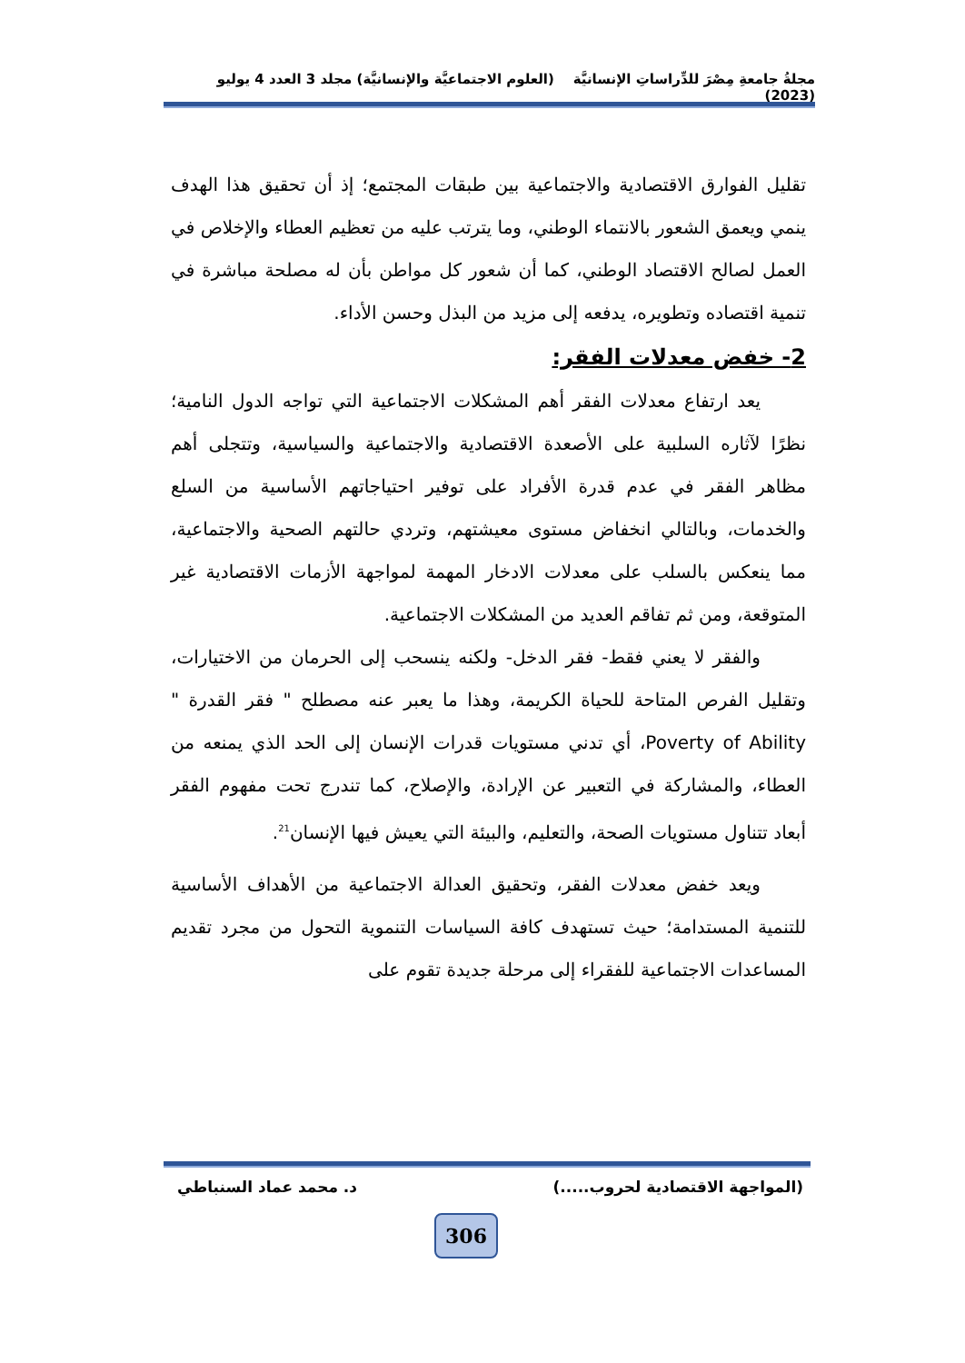مجلةُ جامعةِ مِصْرَ للدِّراساتِ الإنسانيَّة (العلوم الاجتماعيَّة والإنسانيَّة) مجلد 3 العدد 4 يوليو (2023)
تقليل الفوارق الاقتصادية والاجتماعية بين طبقات المجتمع؛ إذ أن تحقيق هذا الهدف ينمي ويعمق الشعور بالانتماء الوطني، وما يترتب عليه من تعظيم العطاء والإخلاص في العمل لصالح الاقتصاد الوطني، كما أن شعور كل مواطن بأن له مصلحة مباشرة في تنمية اقتصاده وتطويره، يدفعه إلى مزيد من البذل وحسن الأداء.
2- خفض معدلات الفقر:
يعد ارتفاع معدلات الفقر أهم المشكلات الاجتماعية التي تواجه الدول النامية؛ نظرًا لآثاره السلبية على الأصعدة الاقتصادية والاجتماعية والسياسية، وتتجلى أهم مظاهر الفقر في عدم قدرة الأفراد على توفير احتياجاتهم الأساسية من السلع والخدمات، وبالتالي انخفاض مستوى معيشتهم، وتردي حالتهم الصحية والاجتماعية، مما ينعكس بالسلب على معدلات الادخار المهمة لمواجهة الأزمات الاقتصادية غير المتوقعة، ومن ثم تفاقم العديد من المشكلات الاجتماعية.
والفقر لا يعني فقط- فقر الدخل- ولكنه ينسحب إلى الحرمان من الاختيارات، وتقليل الفرص المتاحة للحياة الكريمة، وهذا ما يعبر عنه مصطلح " فقر القدرة " Poverty of Ability، أي تدني مستويات قدرات الإنسان إلى الحد الذي يمنعه من العطاء، والمشاركة في التعبير عن الإرادة، والإصلاح، كما تندرج تحت مفهوم الفقر أبعاد تتناول مستويات الصحة، والتعليم، والبيئة التي يعيش فيها الإنسان<sup>21</sup>.
ويعد خفض معدلات الفقر، وتحقيق العدالة الاجتماعية من الأهداف الأساسية للتنمية المستدامة؛ حيث تستهدف كافة السياسات التنموية التحول من مجرد تقديم المساعدات الاجتماعية للفقراء إلى مرحلة جديدة تقوم على
(المواجهة الاقتصادية لحروب.....) د. محمد عماد السنباطي
306